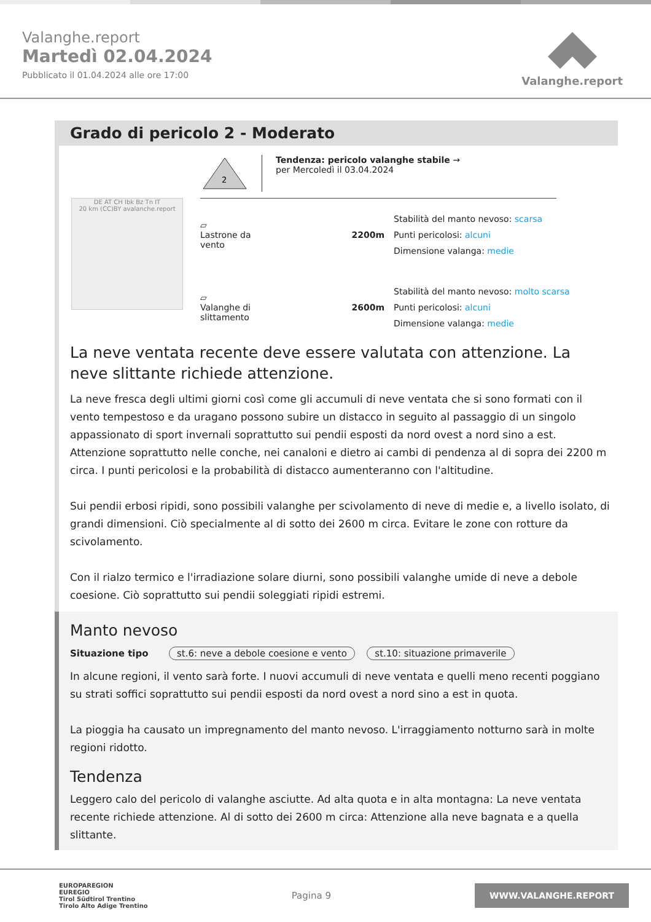Valanghe.report
Martedì 02.04.2024
Pubblicato il 01.04.2024 alle ore 17:00
Valanghe.report
Grado di pericolo 2 - Moderato
DE AT CH Ibk Bz Tn IT
20 km (CC)BY avalanche.report
2
Tendenza: pericolo valanghe stabile →
per Mercoledì il 03.04.2024
▱
Lastrone da vento
2200m
Stabilità del manto nevoso: scarsa
Punti pericolosi: alcuni
Dimensione valanga: medie
▱
Valanghe di slittamento
2600m
Stabilità del manto nevoso: molto scarsa
Punti pericolosi: alcuni
Dimensione valanga: medie
La neve ventata recente deve essere valutata con attenzione. La neve slittante richiede attenzione.
La neve fresca degli ultimi giorni così come gli accumuli di neve ventata che si sono formati con il vento tempestoso e da uragano possono subire un distacco in seguito al passaggio di un singolo appassionato di sport invernali soprattutto sui pendii esposti da nord ovest a nord sino a est. Attenzione soprattutto nelle conche, nei canaloni e dietro ai cambi di pendenza al di sopra dei 2200 m circa. I punti pericolosi e la probabilità di distacco aumenteranno con l'altitudine.
Sui pendii erbosi ripidi, sono possibili valanghe per scivolamento di neve di medie e, a livello isolato, di grandi dimensioni. Ciò specialmente al di sotto dei 2600 m circa. Evitare le zone con rotture da scivolamento.
Con il rialzo termico e l'irradiazione solare diurni, sono possibili valanghe umide di neve a debole coesione. Ciò soprattutto sui pendii soleggiati ripidi estremi.
Manto nevoso
Situazione tipo st.6: neve a debole coesione e vento st.10: situazione primaverile
In alcune regioni, il vento sarà forte. I nuovi accumuli di neve ventata e quelli meno recenti poggiano su strati soffici soprattutto sui pendii esposti da nord ovest a nord sino a est in quota.
La pioggia ha causato un impregnamento del manto nevoso. L'irraggiamento notturno sarà in molte regioni ridotto.
Tendenza
Leggero calo del pericolo di valanghe asciutte. Ad alta quota e in alta montagna: La neve ventata recente richiede attenzione. Al di sotto dei 2600 m circa: Attenzione alla neve bagnata e a quella slittante.
EUROPAREGION
EUREGIO
Tirol Südtirol Trentino
Tirolo Alto Adige Trentino
Pagina 9
WWW.VALANGHE.REPORT